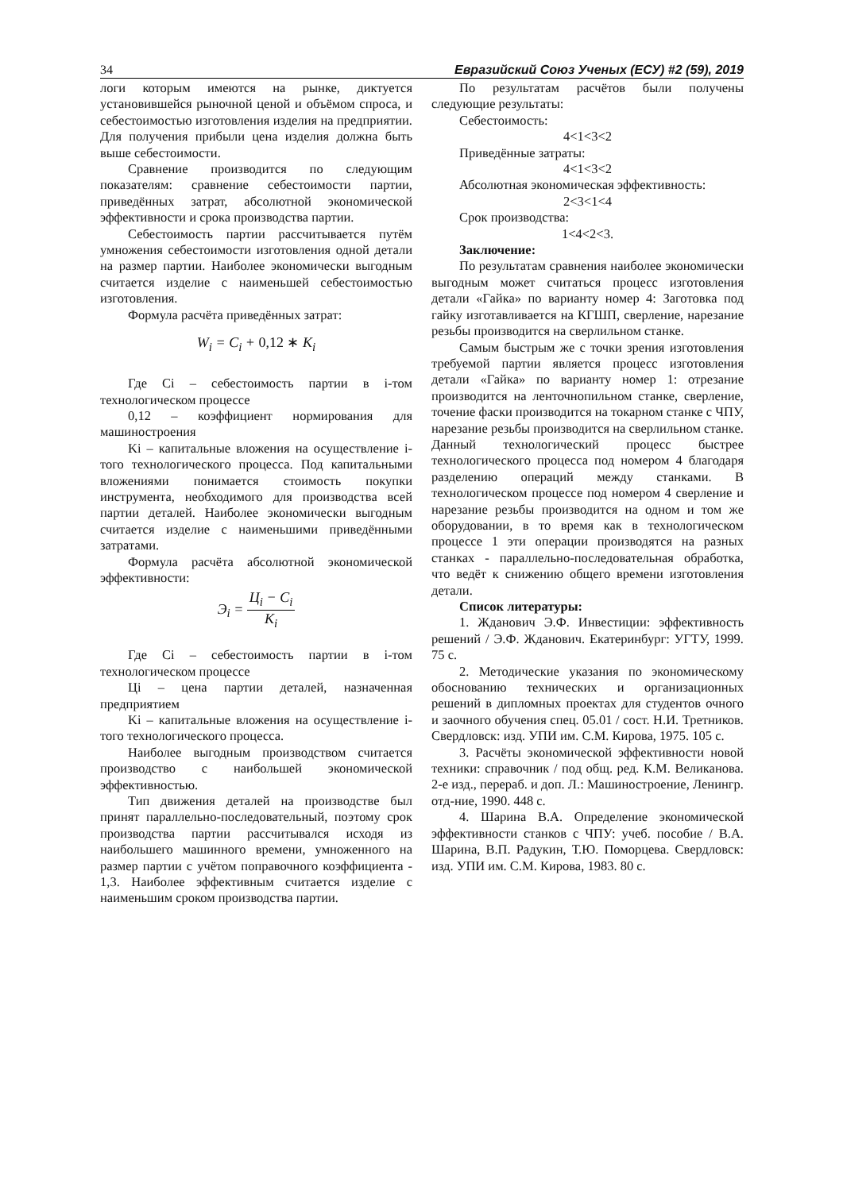34 Евразийский Союз Ученых (ЕСУ) #2 (59), 2019
логи которым имеются на рынке, диктуется установившейся рыночной ценой и объёмом спроса, и себестоимостью изготовления изделия на предприятии. Для получения прибыли цена изделия должна быть выше себестоимости.
Сравнение производится по следующим показателям: сравнение себестоимости партии, приведённых затрат, абсолютной экономической эффективности и срока производства партии.
Себестоимость партии рассчитывается путём умножения себестоимости изготовления одной детали на размер партии. Наиболее экономически выгодным считается изделие с наименьшей себестоимостью изготовления.
Формула расчёта приведённых затрат:
W<sub>i</sub> = C<sub>i</sub> + 0,12 ∗ K<sub>i</sub>
Где Ci – себестоимость партии в i-том технологическом процессе
0,12 – коэффициент нормирования для машиностроения
Ki – капитальные вложения на осуществление i-того технологического процесса. Под капитальными вложениями понимается стоимость покупки инструмента, необходимого для производства всей партии деталей. Наиболее экономически выгодным считается изделие с наименьшими приведёнными затратами.
Формула расчёта абсолютной экономической эффективности:
Э<sub>i</sub> = Ц<sub>i</sub> − C<sub>i</sub> K<sub>i</sub>
Где Ci – себестоимость партии в i-том технологическом процессе
Цi – цена партии деталей, назначенная предприятием
Ki – капитальные вложения на осуществление i-того технологического процесса.
Наиболее выгодным производством считается производство с наибольшей экономической эффективностью.
Тип движения деталей на производстве был принят параллельно-последовательный, поэтому срок производства партии рассчитывался исходя из наибольшего машинного времени, умноженного на размер партии с учётом поправочного коэффициента - 1,3. Наиболее эффективным считается изделие с наименьшим сроком производства партии.
По результатам расчётов были получены следующие результаты:
Себестоимость:
4<1<3<2
Приведённые затраты:
4<1<3<2
Абсолютная экономическая эффективность:
2<3<1<4
Срок производства:
1<4<2<3.
Заключение:
По результатам сравнения наиболее экономически выгодным может считаться процесс изготовления детали «Гайка» по варианту номер 4: Заготовка под гайку изготавливается на КГШП, сверление, нарезание резьбы производится на сверлильном станке.
Самым быстрым же с точки зрения изготовления требуемой партии является процесс изготовления детали «Гайка» по варианту номер 1: отрезание производится на ленточнопильном станке, сверление, точение фаски производится на токарном станке с ЧПУ, нарезание резьбы производится на сверлильном станке. Данный технологический процесс быстрее технологического процесса под номером 4 благодаря разделению операций между станками. В технологическом процессе под номером 4 сверление и нарезание резьбы производится на одном и том же оборудовании, в то время как в технологическом процессе 1 эти операции производятся на разных станках - параллельно-последовательная обработка, что ведёт к снижению общего времени изготовления детали.
Список литературы:
1. Жданович Э.Ф. Инвестиции: эффективность решений / Э.Ф. Жданович. Екатеринбург: УГТУ, 1999. 75 с.
2. Методические указания по экономическому обоснованию технических и организационных решений в дипломных проектах для студентов очного и заочного обучения спец. 05.01 / сост. Н.И. Третников. Свердловск: изд. УПИ им. С.М. Кирова, 1975. 105 с.
3. Расчёты экономической эффективности новой техники: справочник / под общ. ред. К.М. Великанова. 2-е изд., перераб. и доп. Л.: Машиностроение, Ленингр. отд-ние, 1990. 448 с.
4. Шарина В.А. Определение экономической эффективности станков с ЧПУ: учеб. пособие / В.А. Шарина, В.П. Радукин, Т.Ю. Поморцева. Свердловск: изд. УПИ им. С.М. Кирова, 1983. 80 с.